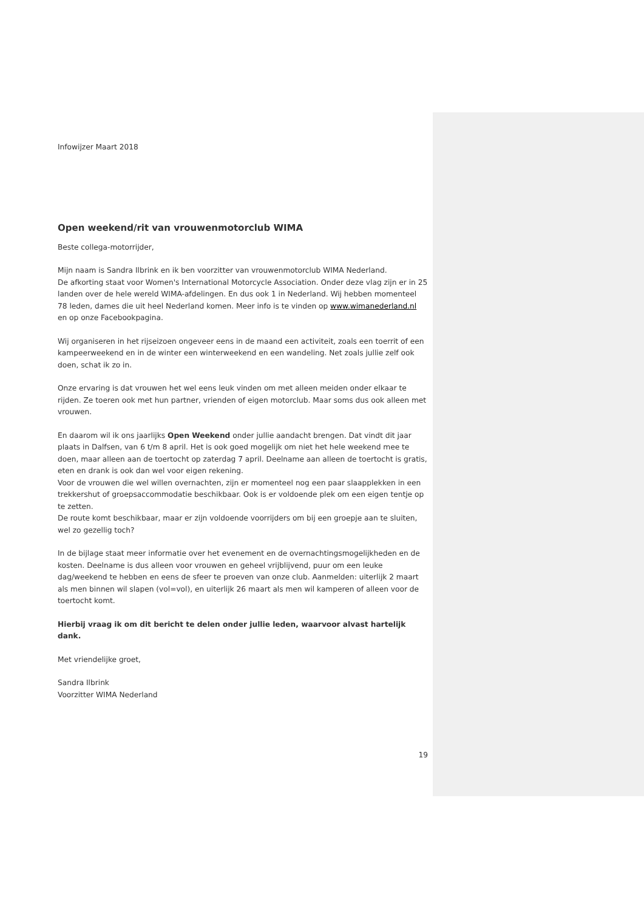Infowijzer Maart 2018
Open weekend/rit van vrouwenmotorclub WIMA
Beste collega-motorrijder,
Mijn naam is Sandra Ilbrink en ik ben voorzitter van vrouwenmotorclub WIMA Nederland.
De afkorting staat voor Women's International Motorcycle Association. Onder deze vlag zijn er in 25 landen over de hele wereld WIMA-afdelingen. En dus ook 1 in Nederland. Wij hebben momenteel 78 leden, dames die uit heel Nederland komen. Meer info is te vinden op www.wimanederland.nl en op onze Facebookpagina.
Wij organiseren in het rijseizoen ongeveer eens in de maand een activiteit, zoals een toerrit of een kampeerweekend en in de winter een winterweekend en een wandeling. Net zoals jullie zelf ook doen, schat ik zo in.
Onze ervaring is dat vrouwen het wel eens leuk vinden om met alleen meiden onder elkaar te rijden. Ze toeren ook met hun partner, vrienden of eigen motorclub. Maar soms dus ook alleen met vrouwen.
En daarom wil ik ons jaarlijks Open Weekend onder jullie aandacht brengen. Dat vindt dit jaar plaats in Dalfsen, van 6 t/m 8 april. Het is ook goed mogelijk om niet het hele weekend mee te doen, maar alleen aan de toertocht op zaterdag 7 april. Deelname aan alleen de toertocht is gratis, eten en drank is ook dan wel voor eigen rekening.
Voor de vrouwen die wel willen overnachten, zijn er momenteel nog een paar slaapplekken in een trekkershut of groepsaccommodatie beschikbaar. Ook is er voldoende plek om een eigen tentje op te zetten.
De route komt beschikbaar, maar er zijn voldoende voorrijders om bij een groepje aan te sluiten, wel zo gezellig toch?
In de bijlage staat meer informatie over het evenement en de overnachtingsmogelijkheden en de kosten. Deelname is dus alleen voor vrouwen en geheel vrijblijvend, puur om een leuke dag/weekend te hebben en eens de sfeer te proeven van onze club. Aanmelden: uiterlijk 2 maart als men binnen wil slapen (vol=vol), en uiterlijk 26 maart als men wil kamperen of alleen voor de toertocht komt.
Hierbij vraag ik om dit bericht te delen onder jullie leden, waarvoor alvast hartelijk dank.
Met vriendelijke groet,
Sandra Ilbrink
Voorzitter WIMA Nederland
19